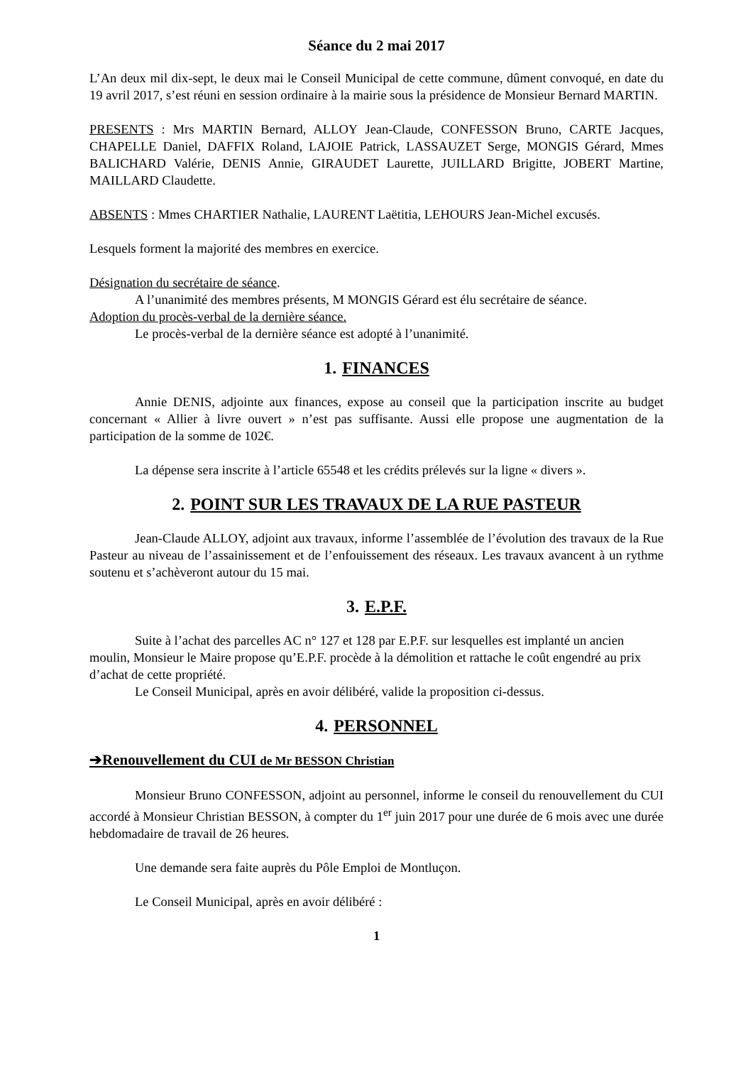Séance du 2 mai 2017
L’An deux mil dix-sept, le deux mai le Conseil Municipal de cette commune, dûment convoqué, en date du 19 avril 2017, s’est réuni en session ordinaire à la mairie sous la présidence de Monsieur Bernard MARTIN.
PRESENTS : Mrs MARTIN Bernard, ALLOY Jean-Claude, CONFESSON Bruno, CARTE Jacques, CHAPELLE Daniel, DAFFIX Roland, LAJOIE Patrick, LASSAUZET Serge, MONGIS Gérard, Mmes BALICHARD Valérie, DENIS Annie, GIRAUDET Laurette, JUILLARD Brigitte, JOBERT Martine, MAILLARD Claudette.
ABSENTS : Mmes CHARTIER Nathalie, LAURENT Laëtitia, LEHOURS Jean-Michel excusés.
Lesquels forment la majorité des membres en exercice.
Désignation du secrétaire de séance.
A l’unanimité des membres présents, M MONGIS Gérard est élu secrétaire de séance.
Adoption du procès-verbal de la dernière séance.
Le procès-verbal de la dernière séance est adopté à l’unanimité.
1. FINANCES
Annie DENIS, adjointe aux finances, expose au conseil que la participation inscrite au budget concernant « Allier à livre ouvert » n’est pas suffisante. Aussi elle propose une augmentation de la participation de la somme de 102€.
La dépense sera inscrite à l’article 65548 et les crédits prélevés sur la ligne « divers ».
2. POINT SUR LES TRAVAUX DE LA RUE PASTEUR
Jean-Claude ALLOY, adjoint aux travaux, informe l’assemblée de l’évolution des travaux de la Rue Pasteur au niveau de l’assainissement et de l’enfouissement des réseaux. Les travaux avancent à un rythme soutenu et s’achèveront autour du 15 mai.
3. E.P.F.
Suite à l’achat des parcelles AC n° 127 et 128 par E.P.F. sur lesquelles est implanté un ancien moulin, Monsieur le Maire propose qu’E.P.F. procède à la démolition et rattache le coût engendré au prix d’achat de cette propriété.
Le Conseil Municipal, après en avoir délibéré, valide la proposition ci-dessus.
4. PERSONNEL
➔Renouvellement du CUI de Mr BESSON Christian
Monsieur Bruno CONFESSON, adjoint au personnel, informe le conseil du renouvellement du CUI accordé à Monsieur Christian BESSON, à compter du 1<sup>er</sup> juin 2017 pour une durée de 6 mois avec une durée hebdomadaire de travail de 26 heures.
Une demande sera faite auprès du Pôle Emploi de Montluçon.
Le Conseil Municipal, après en avoir délibéré :
1